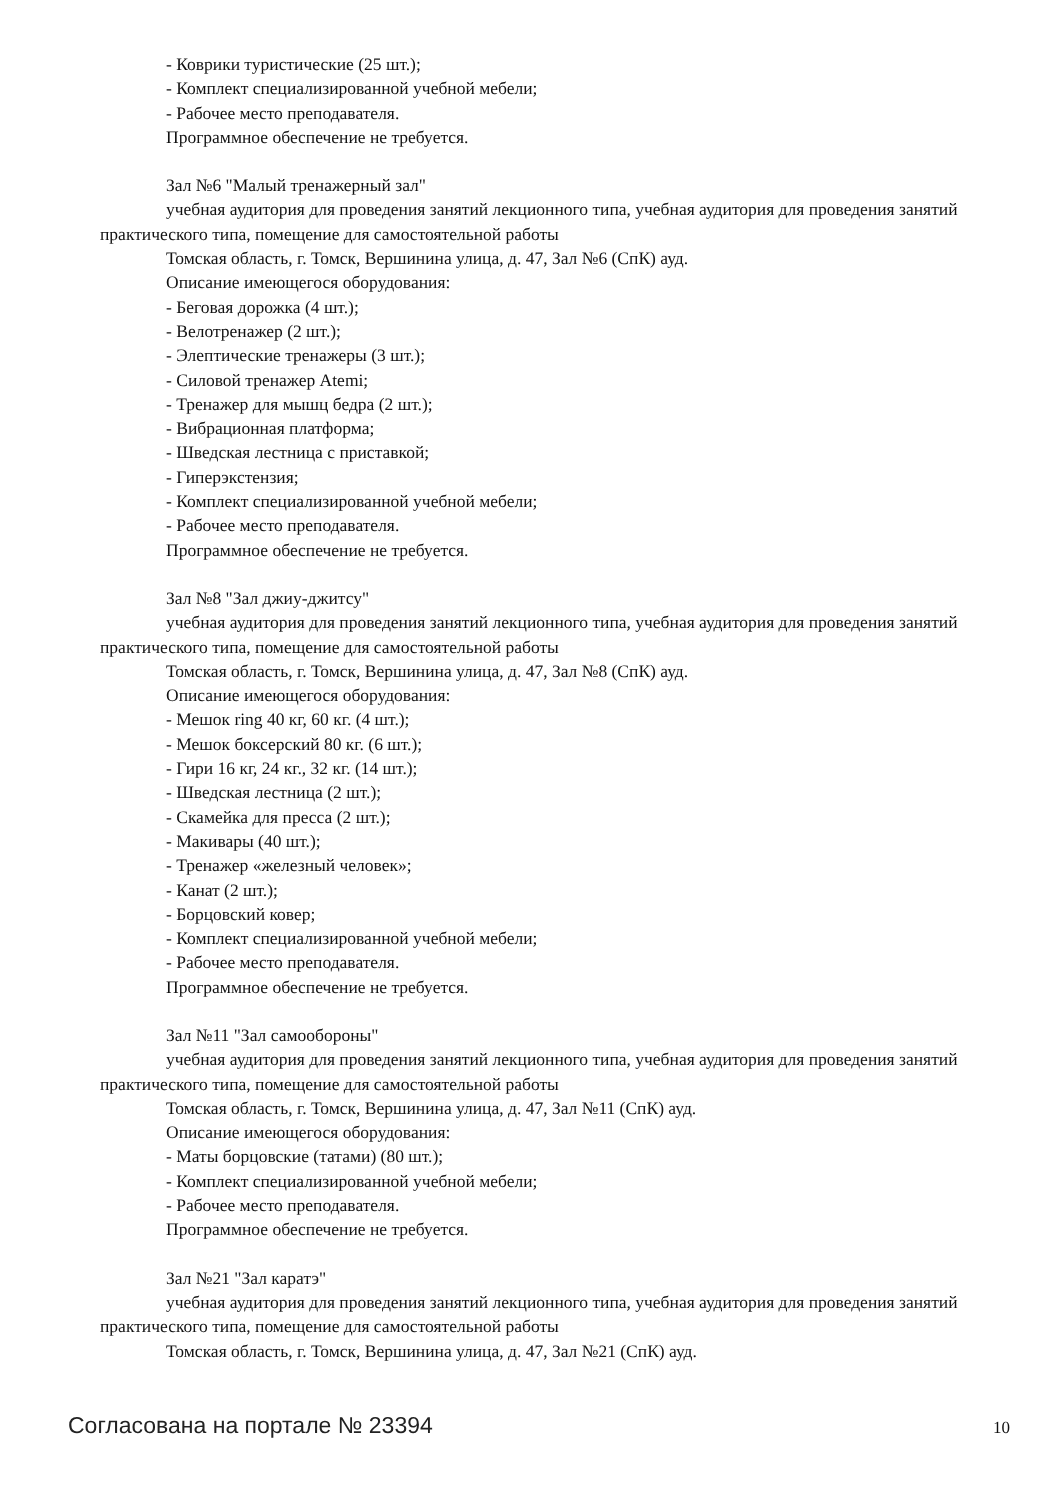- Коврики туристические (25 шт.);
- Комплект специализированной учебной мебели;
- Рабочее место преподавателя.
Программное обеспечение не требуется.
Зал №6 "Малый тренажерный зал"
учебная аудитория для проведения занятий лекционного типа, учебная аудитория для проведения занятий практического типа, помещение для самостоятельной работы
Томская область, г. Томск, Вершинина улица, д. 47, Зал №6 (СпК) ауд.
Описание имеющегося оборудования:
- Беговая дорожка (4 шт.);
- Велотренажер (2 шт.);
- Элептические тренажеры (3 шт.);
- Силовой тренажер Atemi;
- Тренажер для мышц бедра (2 шт.);
- Вибрационная платформа;
- Шведская лестница с приставкой;
- Гиперэкстензия;
- Комплект специализированной учебной мебели;
- Рабочее место преподавателя.
Программное обеспечение не требуется.
Зал №8 "Зал джиу-джитсу"
учебная аудитория для проведения занятий лекционного типа, учебная аудитория для проведения занятий практического типа, помещение для самостоятельной работы
Томская область, г. Томск, Вершинина улица, д. 47, Зал №8 (СпК) ауд.
Описание имеющегося оборудования:
- Мешок ring 40 кг, 60 кг. (4 шт.);
- Мешок боксерский 80 кг. (6 шт.);
- Гири 16 кг, 24 кг., 32 кг. (14 шт.);
- Шведская лестница (2 шт.);
- Скамейка для пресса (2 шт.);
- Макивары (40 шт.);
- Тренажер «железный человек»;
- Канат (2 шт.);
- Борцовский ковер;
- Комплект специализированной учебной мебели;
- Рабочее место преподавателя.
Программное обеспечение не требуется.
Зал №11 "Зал самообороны"
учебная аудитория для проведения занятий лекционного типа, учебная аудитория для проведения занятий практического типа, помещение для самостоятельной работы
Томская область, г. Томск, Вершинина улица, д. 47, Зал №11 (СпК) ауд.
Описание имеющегося оборудования:
- Маты борцовские (татами) (80 шт.);
- Комплект специализированной учебной мебели;
- Рабочее место преподавателя.
Программное обеспечение не требуется.
Зал №21 "Зал каратэ"
учебная аудитория для проведения занятий лекционного типа, учебная аудитория для проведения занятий практического типа, помещение для самостоятельной работы
Томская область, г. Томск, Вершинина улица, д. 47, Зал №21 (СпК) ауд.
Согласована на портале № 23394 10